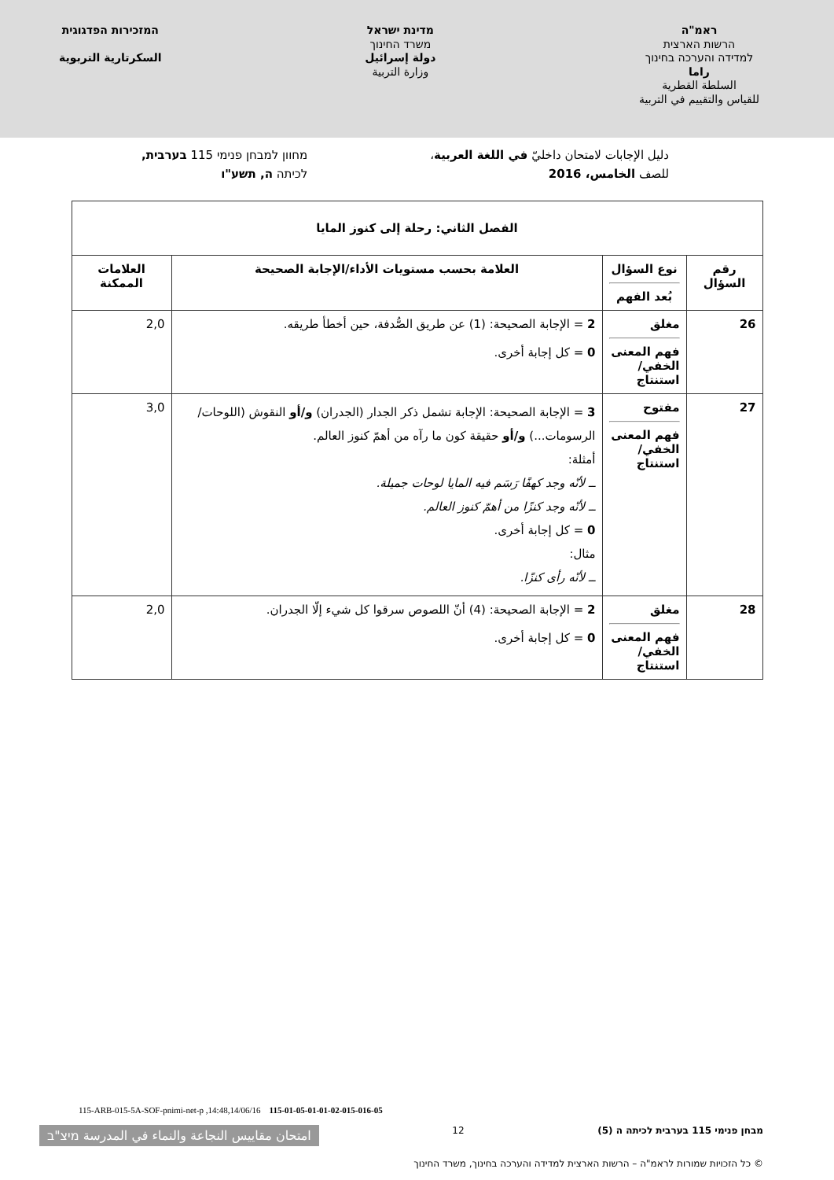ראמ"ה
הרשות הארצית
למדידה והערכה בחינוך
راما
السلطة القطرية
للقياس والتقييم في التربية
מדינת ישראל
משרד החינוך
دولة إسرائيل
وزارة التربية
המזכירות הפדגוגית
السكرتارية التربوية
دليل الإجابات لامتحان داخليّ في اللغة العربية،
للصف الخامس، 2016
מחוון למבחן פנימי 115 בערבית,
לכיתה ה, תשע"ו
| الفصل الثاني: رحلة إلى كنوز المايا | | | |
| --- | --- | --- | --- |
| رقم السؤال | نوع السؤال بُعد الفهم | العلامة بحسب مستويات الأداء/الإجابة الصحيحة | العلامات الممكنة |
| 26 | مغلق فهم المعنى الخفي/ استنتاج | 2 = الإجابة الصحيحة: (1) عن طريق الصُّدفة، حين أخطأ طريقه. 0 = كل إجابة أخرى. | 2,0 |
| 27 | مفتوح فهم المعنى الخفي/ استنتاج | 3 = الإجابة الصحيحة: الإجابة تشمل ذكر الجدار (الجدران) و/أو النقوش (اللوحات/ الرسومات...) و/أو حقيقة كون ما رآه من أهمّ كنوز العالم. أمثلة: ــ لأنّه وجد كهفًا رَسَم فيه المايا لوحات جميلة. ــ لأنّه وجد كنزًا من أهمّ كنوز العالم. 0 = كل إجابة أخرى. مثال: ــ لأنّه رأى كنزًا. | 3,0 |
| 28 | مغلق فهم المعنى الخفي/ استنتاج | 2 = الإجابة الصحيحة: (4) أنّ اللصوص سرقوا كل شيء إلّا الجدران. 0 = كل إجابة أخرى. | 2,0 |
115-ARB-015-5A-SOF-pnimi-net-p ,14:48,14/06/16 115-01-05-01-01-02-015-016-05
מבחן פנימי 115 בערבית לכיתה ה (5)
12
امتحان مقاييس النجاعة والنماء في المدرسة מיצ"ב
© כל הזכויות שמורות לראמ"ה – הרשות הארצית למדידה והערכה בחינוך, משרד החינוך